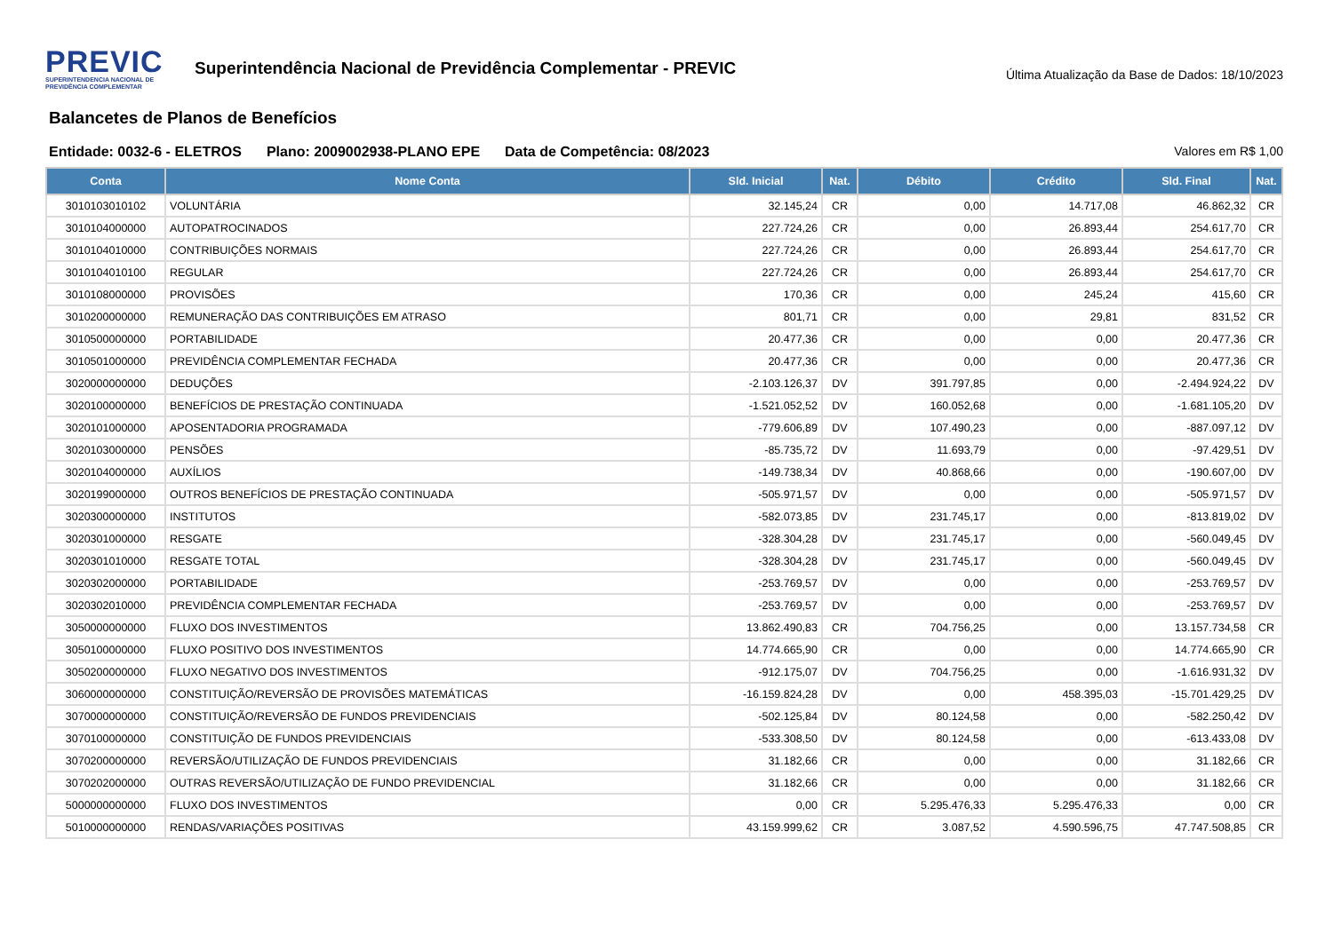PREVIC
SUPERINTENDENCIA NACIONAL DE
PREVIDÊNCIA COMPLEMENTAR
Superintendência Nacional de Previdência Complementar - PREVIC
Última Atualização da Base de Dados: 18/10/2023
Balancetes de Planos de Benefícios
Entidade: 0032-6 - ELETROS Plano: 2009002938-PLANO EPE Data de Competência: 08/2023 Valores em R$ 1,00
| Conta | Nome Conta | Sld. Inicial | Nat. | Débito | Crédito | Sld. Final | Nat. |
| --- | --- | --- | --- | --- | --- | --- | --- |
| 3010103010102 | VOLUNTÁRIA | 32.145,24 | CR | 0,00 | 14.717,08 | 46.862,32 | CR |
| 3010104000000 | AUTOPATROCINADOS | 227.724,26 | CR | 0,00 | 26.893,44 | 254.617,70 | CR |
| 3010104010000 | CONTRIBUIÇÕES NORMAIS | 227.724,26 | CR | 0,00 | 26.893,44 | 254.617,70 | CR |
| 3010104010100 | REGULAR | 227.724,26 | CR | 0,00 | 26.893,44 | 254.617,70 | CR |
| 3010108000000 | PROVISÕES | 170,36 | CR | 0,00 | 245,24 | 415,60 | CR |
| 3010200000000 | REMUNERAÇÃO DAS CONTRIBUIÇÕES EM ATRASO | 801,71 | CR | 0,00 | 29,81 | 831,52 | CR |
| 3010500000000 | PORTABILIDADE | 20.477,36 | CR | 0,00 | 0,00 | 20.477,36 | CR |
| 3010501000000 | PREVIDÊNCIA COMPLEMENTAR FECHADA | 20.477,36 | CR | 0,00 | 0,00 | 20.477,36 | CR |
| 3020000000000 | DEDUÇÕES | -2.103.126,37 | DV | 391.797,85 | 0,00 | -2.494.924,22 | DV |
| 3020100000000 | BENEFÍCIOS DE PRESTAÇÃO CONTINUADA | -1.521.052,52 | DV | 160.052,68 | 0,00 | -1.681.105,20 | DV |
| 3020101000000 | APOSENTADORIA PROGRAMADA | -779.606,89 | DV | 107.490,23 | 0,00 | -887.097,12 | DV |
| 3020103000000 | PENSÕES | -85.735,72 | DV | 11.693,79 | 0,00 | -97.429,51 | DV |
| 3020104000000 | AUXÍLIOS | -149.738,34 | DV | 40.868,66 | 0,00 | -190.607,00 | DV |
| 3020199000000 | OUTROS BENEFÍCIOS DE PRESTAÇÃO CONTINUADA | -505.971,57 | DV | 0,00 | 0,00 | -505.971,57 | DV |
| 3020300000000 | INSTITUTOS | -582.073,85 | DV | 231.745,17 | 0,00 | -813.819,02 | DV |
| 3020301000000 | RESGATE | -328.304,28 | DV | 231.745,17 | 0,00 | -560.049,45 | DV |
| 3020301010000 | RESGATE TOTAL | -328.304,28 | DV | 231.745,17 | 0,00 | -560.049,45 | DV |
| 3020302000000 | PORTABILIDADE | -253.769,57 | DV | 0,00 | 0,00 | -253.769,57 | DV |
| 3020302010000 | PREVIDÊNCIA COMPLEMENTAR FECHADA | -253.769,57 | DV | 0,00 | 0,00 | -253.769,57 | DV |
| 3050000000000 | FLUXO DOS INVESTIMENTOS | 13.862.490,83 | CR | 704.756,25 | 0,00 | 13.157.734,58 | CR |
| 3050100000000 | FLUXO POSITIVO DOS INVESTIMENTOS | 14.774.665,90 | CR | 0,00 | 0,00 | 14.774.665,90 | CR |
| 3050200000000 | FLUXO NEGATIVO DOS INVESTIMENTOS | -912.175,07 | DV | 704.756,25 | 0,00 | -1.616.931,32 | DV |
| 3060000000000 | CONSTITUIÇÃO/REVERSÃO DE PROVISÕES MATEMÁTICAS | -16.159.824,28 | DV | 0,00 | 458.395,03 | -15.701.429,25 | DV |
| 3070000000000 | CONSTITUIÇÃO/REVERSÃO DE FUNDOS PREVIDENCIAIS | -502.125,84 | DV | 80.124,58 | 0,00 | -582.250,42 | DV |
| 3070100000000 | CONSTITUIÇÃO DE FUNDOS PREVIDENCIAIS | -533.308,50 | DV | 80.124,58 | 0,00 | -613.433,08 | DV |
| 3070200000000 | REVERSÃO/UTILIZAÇÃO DE FUNDOS PREVIDENCIAIS | 31.182,66 | CR | 0,00 | 0,00 | 31.182,66 | CR |
| 3070202000000 | OUTRAS REVERSÃO/UTILIZAÇÃO DE FUNDO PREVIDENCIAL | 31.182,66 | CR | 0,00 | 0,00 | 31.182,66 | CR |
| 5000000000000 | FLUXO DOS INVESTIMENTOS | 0,00 | CR | 5.295.476,33 | 5.295.476,33 | 0,00 | CR |
| 5010000000000 | RENDAS/VARIAÇÕES POSITIVAS | 43.159.999,62 | CR | 3.087,52 | 4.590.596,75 | 47.747.508,85 | CR |